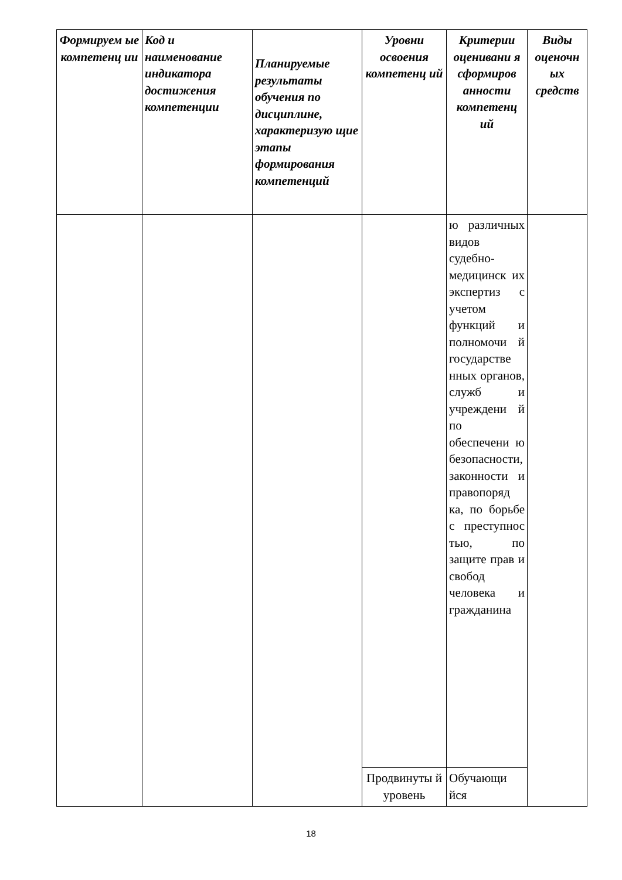| Формируем ые компетенц ии | Код и наименование индикатора достижения компетенции | Планируемые результаты обучения по дисциплине, характеризую щие этапы формирования компетенций | Уровни освоения компетенц ий | Критерии оценивани я сформиров анности компетенц ий | Виды оценочн ых средств |
| --- | --- | --- | --- | --- | --- |
| | | | | ю различных видов судебно-медицинск их экспертиз с учетом функций и полномочи й государстве нных органов, служб и учреждени й по обеспечени ю безопасности, законности и правопоряд ка, по борьбе с преступнос тью, по защите прав и свобод человека и гражданина | |
| | | | Продвинуты й уровень | Обучающи йся | |
18